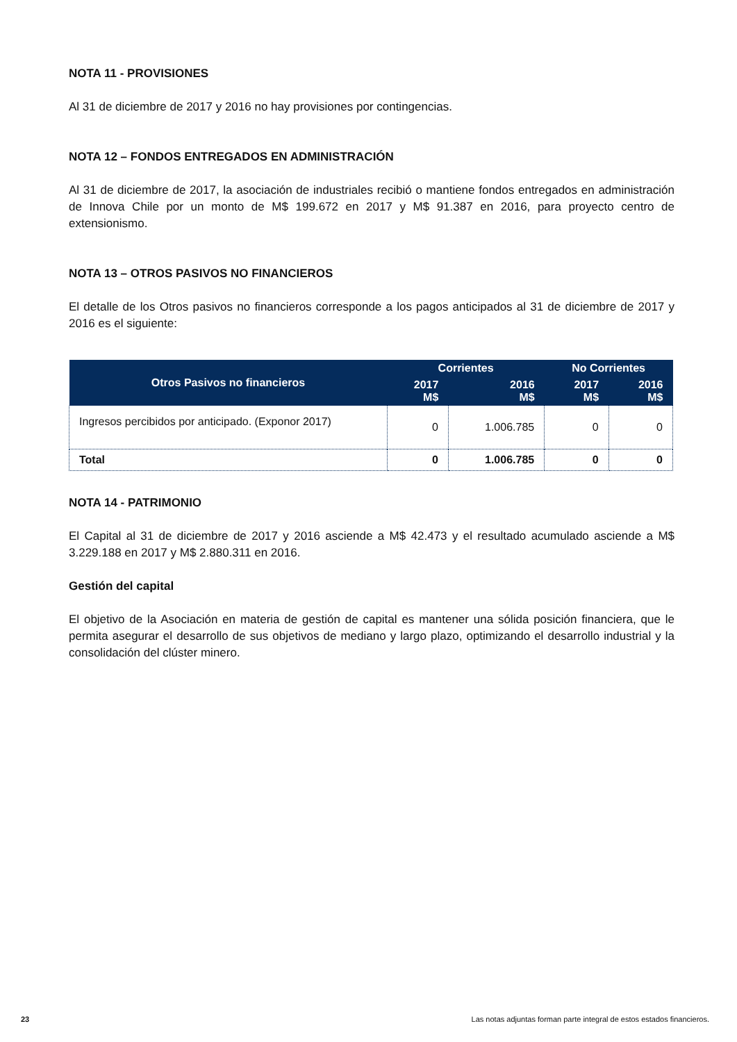NOTA 11 - PROVISIONES
Al 31 de diciembre de 2017 y 2016 no hay provisiones por contingencias.
NOTA 12 – FONDOS ENTREGADOS EN ADMINISTRACIÓN
Al 31 de diciembre de 2017, la asociación de industriales recibió o mantiene fondos entregados en administración de Innova Chile por un monto de M$ 199.672 en 2017 y M$ 91.387 en 2016, para proyecto centro de extensionismo.
NOTA 13 – OTROS PASIVOS NO FINANCIEROS
El detalle de los Otros pasivos no financieros corresponde a los pagos anticipados al 31 de diciembre de 2017 y 2016 es el siguiente:
| Otros Pasivos no financieros | Corrientes | | No Corrientes | |
| --- | --- | --- | --- | --- |
| | 2017 M$ | 2016 M$ | 2017 M$ | 2016 M$ |
| Ingresos percibidos por anticipado. (Exponor 2017) | 0 | 1.006.785 | 0 | 0 |
| Total | 0 | 1.006.785 | 0 | 0 |
NOTA 14 - PATRIMONIO
El Capital al 31 de diciembre de 2017 y 2016 asciende a M$ 42.473 y el resultado acumulado asciende a M$ 3.229.188 en 2017 y M$ 2.880.311 en 2016.
Gestión del capital
El objetivo de la Asociación en materia de gestión de capital es mantener una sólida posición financiera, que le permita asegurar el desarrollo de sus objetivos de mediano y largo plazo, optimizando el desarrollo industrial y la consolidación del clúster minero.
23 Las notas adjuntas forman parte integral de estos estados financieros.